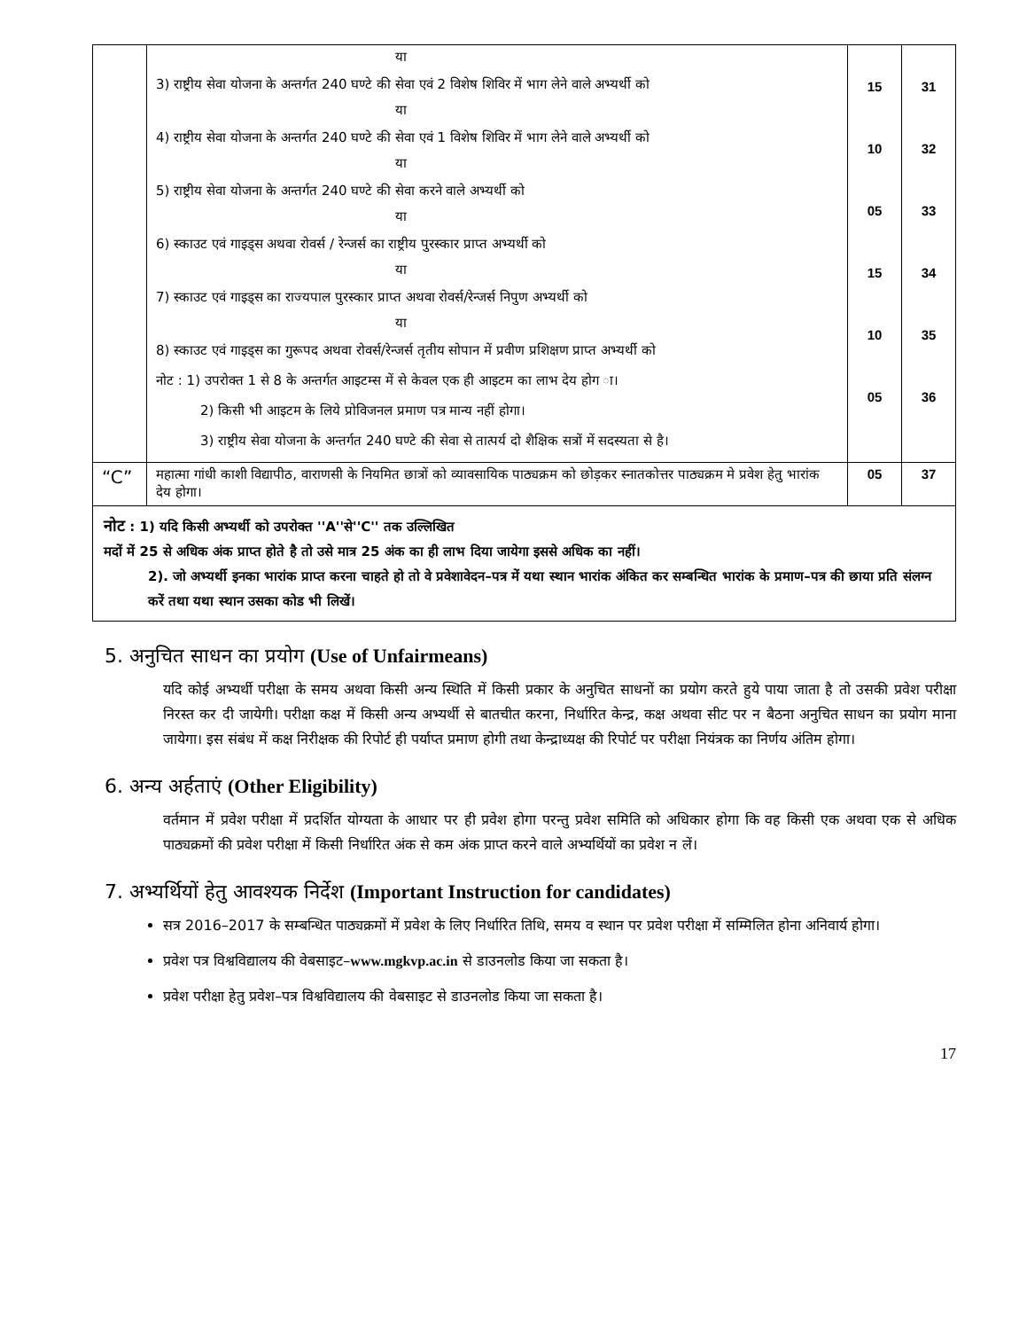| | या 3) राष्ट्रीय सेवा योजना के अन्तर्गत 240 घण्टे की सेवा एवं 2 विशेष शिविर में भाग लेने वाले अभ्यर्थी को या 4) राष्ट्रीय सेवा योजना के अन्तर्गत 240 घण्टे की सेवा एवं 1 विशेष शिविर में भाग लेने वाले अभ्यर्थी को या 5) राष्ट्रीय सेवा योजना के अन्तर्गत 240 घण्टे की सेवा करने वाले अभ्यर्थी को या 6) स्काउट एवं गाइड्स अथवा रोवर्स / रेन्जर्स का राष्ट्रीय पुरस्कार प्राप्त अभ्यर्थी को या 7) स्काउट एवं गाइड्स का राज्यपाल पुरस्कार प्राप्त अथवा रोवर्स/रेन्जर्स निपुण अभ्यर्थी को या 8) स्काउट एवं गाइड्स का गुरूपद अथवा रोवर्स/रेन्जर्स तृतीय सोपान में प्रवीण प्रशिक्षण प्राप्त अभ्यर्थी को नोट : 1) उपरोक्त 1 से 8 के अन्तर्गत आइटम्स में से केवल एक ही आइटम का लाभ देय होग ा। 2) किसी भी आइटम के लिये प्रोविजनल प्रमाण पत्र मान्य नहीं होगा। 3) राष्ट्रीय सेवा योजना के अन्तर्गत 240 घण्टे की सेवा से तात्पर्य दो शैक्षिक सत्रों में सदस्यता से है। | 15 10 05 15 10 05 | 31 32 33 34 35 36 |
| “C” | महात्मा गांधी काशी विद्यापीठ, वाराणसी के नियमित छात्रों को व्यावसायिक पाठ्यक्रम को छोड़कर स्नातकोत्तर पाठ्यक्रम मे प्रवेश हेतु भारांक देय होगा। | 05 | 37 |
| नोट : 1) यदि किसी अभ्यर्थी को उपरोक्त ''A''से''C'' तक उल्लिखित मदों में 25 से अधिक अंक प्राप्त होते है तो उसे मात्र 25 अंक का ही लाभ दिया जायेगा इससे अधिक का नहीं। 2). जो अभ्यर्थी इनका भारांक प्राप्त करना चाहते हो तो वे प्रवेशावेदन–पत्र में यथा स्थान भारांक अंकित कर सम्बन्धित भारांक के प्रमाण–पत्र की छाया प्रति संलग्न करें तथा यथा स्थान उसका कोड भी लिखें। | | | |
5. अनुचित साधन का प्रयोग (Use of Unfairmeans)
यदि कोई अभ्यर्थी परीक्षा के समय अथवा किसी अन्य स्थिति में किसी प्रकार के अनुचित साधनों का प्रयोग करते हुये पाया जाता है तो उसकी प्रवेश परीक्षा निरस्त कर दी जायेगी। परीक्षा कक्ष में किसी अन्य अभ्यर्थी से बातचीत करना, निर्धारित केन्द्र, कक्ष अथवा सीट पर न बैठना अनुचित साधन का प्रयोग माना जायेगा। इस संबंध में कक्ष निरीक्षक की रिपोर्ट ही पर्याप्त प्रमाण होगी तथा केन्द्राध्यक्ष की रिपोर्ट पर परीक्षा नियंत्रक का निर्णय अंतिम होगा।
6. अन्य अर्हताएं (Other Eligibility)
वर्तमान में प्रवेश परीक्षा में प्रदर्शित योग्यता के आधार पर ही प्रवेश होगा परन्तु प्रवेश समिति को अधिकार होगा कि वह किसी एक अथवा एक से अधिक पाठ्यक्रमों की प्रवेश परीक्षा में किसी निर्धारित अंक से कम अंक प्राप्त करने वाले अभ्यर्थियों का प्रवेश न लें।
7. अभ्यर्थियों हेतु आवश्यक निर्देश (Important Instruction for candidates)
सत्र 2016–2017 के सम्बन्धित पाठ्यक्रमों में प्रवेश के लिए निर्धारित तिथि, समय व स्थान पर प्रवेश परीक्षा में सम्मिलित होना अनिवार्य होगा।
प्रवेश पत्र विश्वविद्यालय की वेबसाइट–www.mgkvp.ac.in से डाउनलोड किया जा सकता है।
प्रवेश परीक्षा हेतु प्रवेश–पत्र विश्वविद्यालय की वेबसाइट से डाउनलोड किया जा सकता है।
17